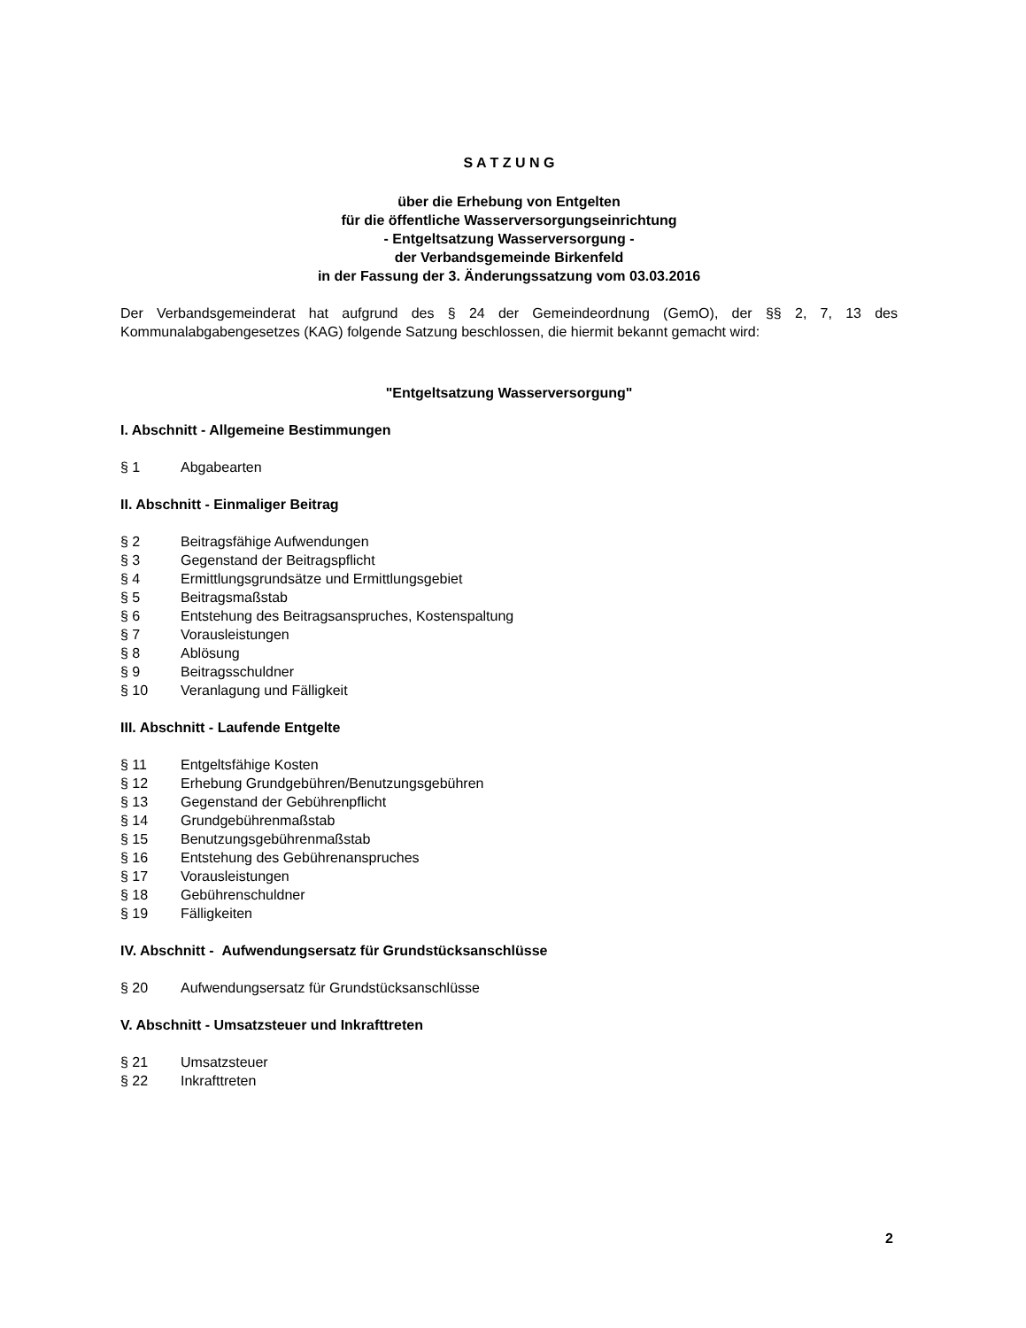S A T Z U N G
über die Erhebung von Entgelten
für die öffentliche Wasserversorgungseinrichtung
- Entgeltsatzung Wasserversorgung -
der Verbandsgemeinde Birkenfeld
in der Fassung der 3. Änderungssatzung vom 03.03.2016
Der Verbandsgemeinderat hat aufgrund des § 24 der Gemeindeordnung (GemO), der §§ 2, 7, 13 des Kommunalabgabengesetzes (KAG) folgende Satzung beschlossen, die hiermit bekannt gemacht wird:
"Entgeltsatzung Wasserversorgung"
I. Abschnitt - Allgemeine Bestimmungen
§ 1 Abgabearten
II. Abschnitt - Einmaliger Beitrag
§ 2 Beitragsfähige Aufwendungen
§ 3 Gegenstand der Beitragspflicht
§ 4 Ermittlungsgrundsätze und Ermittlungsgebiet
§ 5 Beitragsmaßstab
§ 6 Entstehung des Beitragsanspruches, Kostenspaltung
§ 7 Vorausleistungen
§ 8 Ablösung
§ 9 Beitragsschuldner
§ 10 Veranlagung und Fälligkeit
III. Abschnitt - Laufende Entgelte
§ 11 Entgeltsfähige Kosten
§ 12 Erhebung Grundgebühren/Benutzungsgebühren
§ 13 Gegenstand der Gebührenpflicht
§ 14 Grundgebührenmaßstab
§ 15 Benutzungsgebührenmaßstab
§ 16 Entstehung des Gebührenanspruches
§ 17 Vorausleistungen
§ 18 Gebührenschuldner
§ 19 Fälligkeiten
IV. Abschnitt - Aufwendungsersatz für Grundstücksanschlüsse
§ 20 Aufwendungsersatz für Grundstücksanschlüsse
V. Abschnitt - Umsatzsteuer und Inkrafttreten
§ 21 Umsatzsteuer
§ 22 Inkrafttreten
2